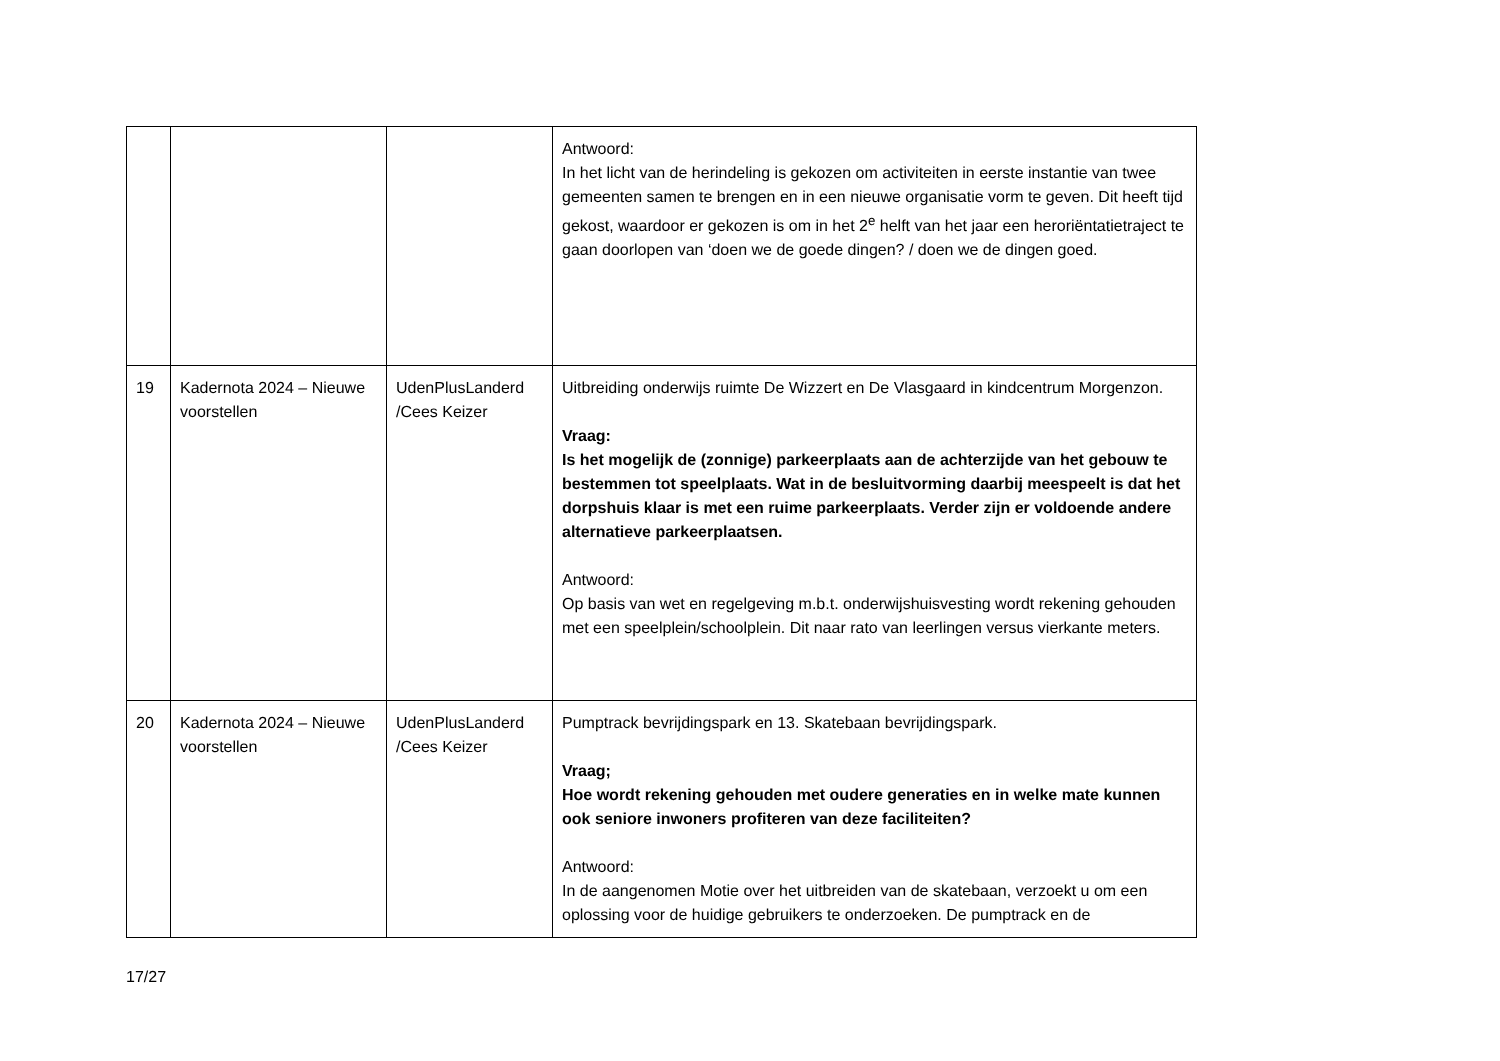| | | | Antwoord: In het licht van de herindeling is gekozen om activiteiten in eerste instantie van twee gemeenten samen te brengen en in een nieuwe organisatie vorm te geven. Dit heeft tijd gekost, waardoor er gekozen is om in het 2<sup>e</sup> helft van het jaar een heroriëntatietraject te gaan doorlopen van ‘doen we de goede dingen? / doen we de dingen goed. |
| 19 | Kadernota 2024 – Nieuwe voorstellen | UdenPlusLanderd /Cees Keizer | Uitbreiding onderwijs ruimte De Wizzert en De Vlasgaard in kindcentrum Morgenzon. Vraag: Is het mogelijk de (zonnige) parkeerplaats aan de achterzijde van het gebouw te bestemmen tot speelplaats. Wat in de besluitvorming daarbij meespeelt is dat het dorpshuis klaar is met een ruime parkeerplaats. Verder zijn er voldoende andere alternatieve parkeerplaatsen. Antwoord: Op basis van wet en regelgeving m.b.t. onderwijshuisvesting wordt rekening gehouden met een speelplein/schoolplein. Dit naar rato van leerlingen versus vierkante meters. |
| 20 | Kadernota 2024 – Nieuwe voorstellen | UdenPlusLanderd /Cees Keizer | Pumptrack bevrijdingspark en 13. Skatebaan bevrijdingspark. Vraag; Hoe wordt rekening gehouden met oudere generaties en in welke mate kunnen ook seniore inwoners profiteren van deze faciliteiten? Antwoord: In de aangenomen Motie over het uitbreiden van de skatebaan, verzoekt u om een oplossing voor de huidige gebruikers te onderzoeken. De pumptrack en de |
17/27